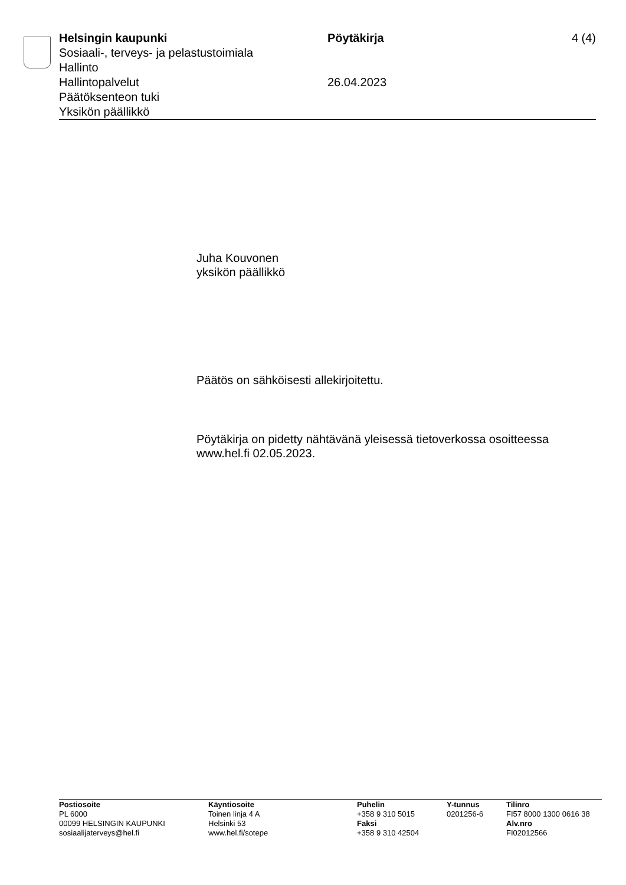Helsingin kaupunki
Sosiaali-, terveys- ja pelastustoimiala
Hallinto
Hallintopalvelut
Päätöksenteon tuki
Yksikön päällikkö
Pöytäkirja
26.04.2023
4 (4)
Juha Kouvonen
yksikön päällikkö
Päätös on sähköisesti allekirjoitettu.
Pöytäkirja on pidetty nähtävänä yleisessä tietoverkossa osoitteessa
www.hel.fi 02.05.2023.
Postiosoite
PL 6000
00099 HELSINGIN KAUPUNKI
sosiaalijaterveys@hel.fi
Käyntiosoite
Toinen linja 4 A
Helsinki 53
www.hel.fi/sotepe
Puhelin
+358 9 310 5015
Faksi
+358 9 310 42504
Y-tunnus
0201256-6
Tilinro
FI57 8000 1300 0616 38
Alv.nro
FI02012566